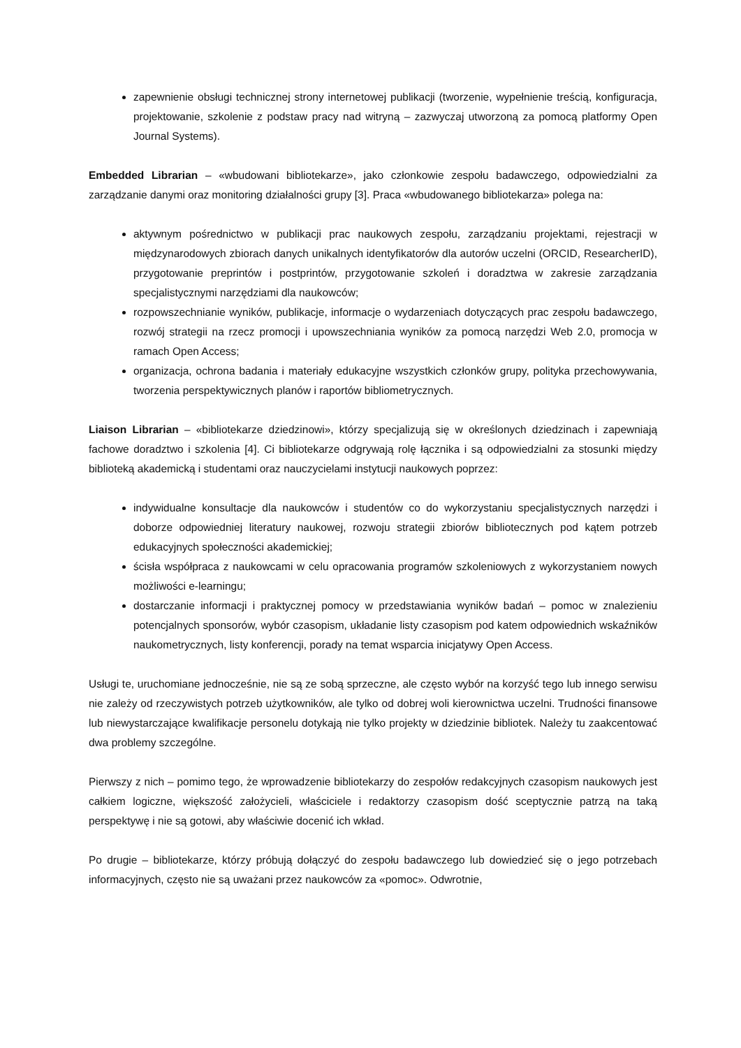zapewnienie obsługi technicznej strony internetowej publikacji (tworzenie, wypełnienie treścią, konfiguracja, projektowanie, szkolenie z podstaw pracy nad witryną – zazwyczaj utworzoną za pomocą platformy Open Journal Systems).
Embedded Librarian – «wbudowani bibliotekarze», jako członkowie zespołu badawczego, odpowiedzialni za zarządzanie danymi oraz monitoring działalności grupy [3]. Praca «wbudowanego bibliotekarza» polega na:
aktywnym pośrednictwo w publikacji prac naukowych zespołu, zarządzaniu projektami, rejestracji w międzynarodowych zbiorach danych unikalnych identyfikatorów dla autorów uczelni (ORCID, ResearcherID), przygotowanie preprintów i postprintów, przygotowanie szkoleń i doradztwa w zakresie zarządzania specjalistycznymi narzędziami dla naukowców;
rozpowszechnianie wyników, publikacje, informacje o wydarzeniach dotyczących prac zespołu badawczego, rozwój strategii na rzecz promocji i upowszechniania wyników za pomocą narzędzi Web 2.0, promocja w ramach Open Access;
organizacja, ochrona badania i materiały edukacyjne wszystkich członków grupy, polityka przechowywania, tworzenia perspektywicznych planów i raportów bibliometrycznych.
Liaison Librarian – «bibliotekarze dziedzinowi», którzy specjalizują się w określonych dziedzinach i zapewniają fachowe doradztwo i szkolenia [4]. Ci bibliotekarze odgrywają rolę łącznika i są odpowiedzialni za stosunki między biblioteką akademicką i studentami oraz nauczycielami instytucji naukowych poprzez:
indywidualne konsultacje dla naukowców i studentów co do wykorzystaniu specjalistycznych narzędzi i doborze odpowiedniej literatury naukowej, rozwoju strategii zbiorów bibliotecznych pod kątem potrzeb edukacyjnych społeczności akademickiej;
ścisła współpraca z naukowcami w celu opracowania programów szkoleniowych z wykorzystaniem nowych możliwości e-learningu;
dostarczanie informacji i praktycznej pomocy w przedstawiania wyników badań – pomoc w znalezieniu potencjalnych sponsorów, wybór czasopism, układanie listy czasopism pod katem odpowiednich wskaźników naukometrycznych, listy konferencji, porady na temat wsparcia inicjatywy Open Access.
Usługi te, uruchomiane jednocześnie, nie są ze sobą sprzeczne, ale często wybór na korzyść tego lub innego serwisu nie zależy od rzeczywistych potrzeb użytkowników, ale tylko od dobrej woli kierownictwa uczelni. Trudności finansowe lub niewystarczające kwalifikacje personelu dotykają nie tylko projekty w dziedzinie bibliotek. Należy tu zaakcentować dwa problemy szczególne.
Pierwszy z nich – pomimo tego, że wprowadzenie bibliotekarzy do zespołów redakcyjnych czasopism naukowych jest całkiem logiczne, większość założycieli, właściciele i redaktorzy czasopism dość sceptycznie patrzą na taką perspektywę i nie są gotowi, aby właściwie docenić ich wkład.
Po drugie – bibliotekarze, którzy próbują dołączyć do zespołu badawczego lub dowiedzieć się o jego potrzebach informacyjnych, często nie są uważani przez naukowców za «pomoc». Odwrotnie,